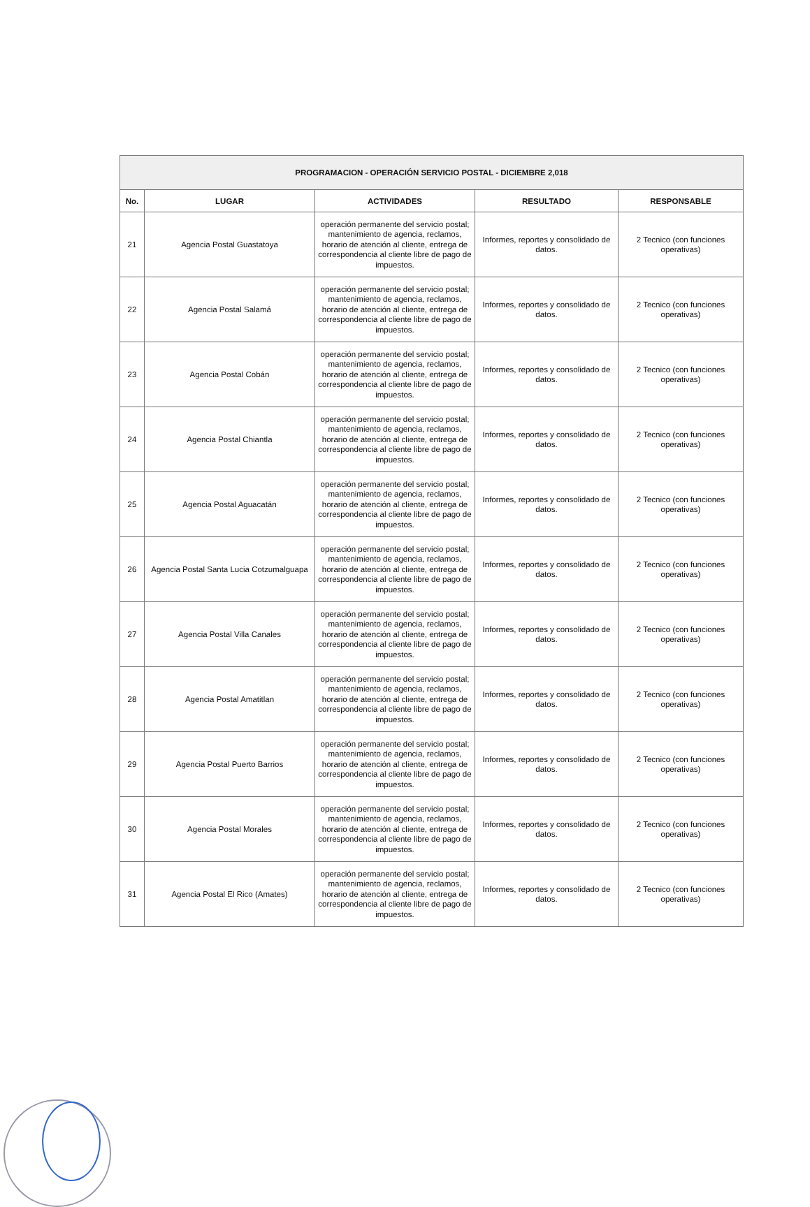| PROGRAMACION - OPERACIÓN SERVICIO POSTAL - DICIEMBRE 2,018 | | | | |
| --- | --- | --- | --- | --- |
| No. | LUGAR | ACTIVIDADES | RESULTADO | RESPONSABLE |
| 21 | Agencia Postal Guastatoya | operación permanente del servicio postal; mantenimiento de agencia, reclamos, horario de atención al cliente, entrega de correspondencia al cliente libre de pago de impuestos. | Informes, reportes y consolidado de datos. | 2 Tecnico (con funciones operativas) |
| 22 | Agencia Postal Salamá | operación permanente del servicio postal; mantenimiento de agencia, reclamos, horario de atención al cliente, entrega de correspondencia al cliente libre de pago de impuestos. | Informes, reportes y consolidado de datos. | 2 Tecnico (con funciones operativas) |
| 23 | Agencia Postal Cobán | operación permanente del servicio postal; mantenimiento de agencia, reclamos, horario de atención al cliente, entrega de correspondencia al cliente libre de pago de impuestos. | Informes, reportes y consolidado de datos. | 2 Tecnico (con funciones operativas) |
| 24 | Agencia Postal Chiantla | operación permanente del servicio postal; mantenimiento de agencia, reclamos, horario de atención al cliente, entrega de correspondencia al cliente libre de pago de impuestos. | Informes, reportes y consolidado de datos. | 2 Tecnico (con funciones operativas) |
| 25 | Agencia Postal Aguacatán | operación permanente del servicio postal; mantenimiento de agencia, reclamos, horario de atención al cliente, entrega de correspondencia al cliente libre de pago de impuestos. | Informes, reportes y consolidado de datos. | 2 Tecnico (con funciones operativas) |
| 26 | Agencia Postal Santa Lucia Cotzumalguapa | operación permanente del servicio postal; mantenimiento de agencia, reclamos, horario de atención al cliente, entrega de correspondencia al cliente libre de pago de impuestos. | Informes, reportes y consolidado de datos. | 2 Tecnico (con funciones operativas) |
| 27 | Agencia Postal Villa Canales | operación permanente del servicio postal; mantenimiento de agencia, reclamos, horario de atención al cliente, entrega de correspondencia al cliente libre de pago de impuestos. | Informes, reportes y consolidado de datos. | 2 Tecnico (con funciones operativas) |
| 28 | Agencia Postal Amatitlan | operación permanente del servicio postal; mantenimiento de agencia, reclamos, horario de atención al cliente, entrega de correspondencia al cliente libre de pago de impuestos. | Informes, reportes y consolidado de datos. | 2 Tecnico (con funciones operativas) |
| 29 | Agencia Postal Puerto Barrios | operación permanente del servicio postal; mantenimiento de agencia, reclamos, horario de atención al cliente, entrega de correspondencia al cliente libre de pago de impuestos. | Informes, reportes y consolidado de datos. | 2 Tecnico (con funciones operativas) |
| 30 | Agencia Postal Morales | operación permanente del servicio postal; mantenimiento de agencia, reclamos, horario de atención al cliente, entrega de correspondencia al cliente libre de pago de impuestos. | Informes, reportes y consolidado de datos. | 2 Tecnico (con funciones operativas) |
| 31 | Agencia Postal El Rico (Amates) | operación permanente del servicio postal; mantenimiento de agencia, reclamos, horario de atención al cliente, entrega de correspondencia al cliente libre de pago de impuestos. | Informes, reportes y consolidado de datos. | 2 Tecnico (con funciones operativas) |